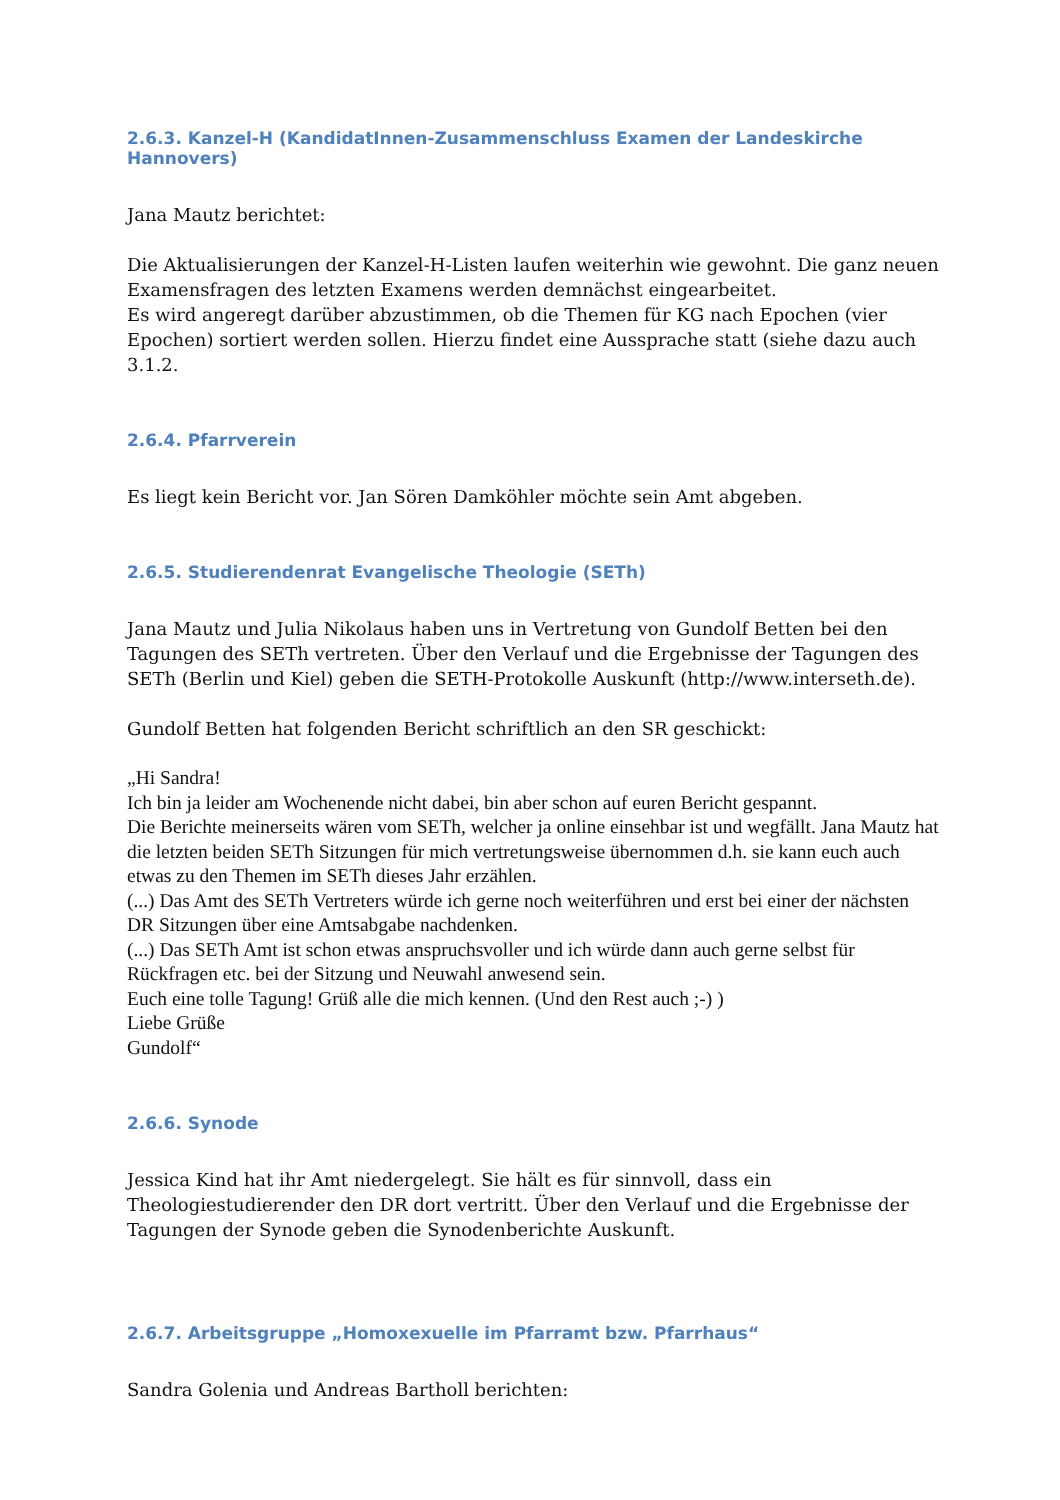2.6.3. Kanzel-H (KandidatInnen-Zusammenschluss Examen der Landeskirche Hannovers)
Jana Mautz berichtet:
Die Aktualisierungen der Kanzel-H-Listen laufen weiterhin wie gewohnt. Die ganz neuen Examensfragen des letzten Examens werden demnächst eingearbeitet.
Es wird angeregt darüber abzustimmen, ob die Themen für KG nach Epochen (vier Epochen) sortiert werden sollen. Hierzu findet eine Aussprache statt (siehe dazu auch 3.1.2.
2.6.4. Pfarrverein
Es liegt kein Bericht vor. Jan Sören Damköhler möchte sein Amt abgeben.
2.6.5. Studierendenrat Evangelische Theologie (SETh)
Jana Mautz und Julia Nikolaus haben uns in Vertretung von Gundolf Betten bei den Tagungen des SETh vertreten. Über den Verlauf und die Ergebnisse der Tagungen des SETh (Berlin und Kiel) geben die SETH-Protokolle Auskunft (http://www.interseth.de).
Gundolf Betten hat folgenden Bericht schriftlich an den SR geschickt:
„Hi Sandra!
Ich bin ja leider am Wochenende nicht dabei, bin aber schon auf euren Bericht gespannt.
Die Berichte meinerseits wären vom SETh, welcher ja online einsehbar ist und wegfällt. Jana Mautz hat die letzten beiden SETh Sitzungen für mich vertretungsweise übernommen d.h. sie kann euch auch etwas zu den Themen im SETh dieses Jahr erzählen.
(...) Das Amt des SETh Vertreters würde ich gerne noch weiterführen und erst bei einer der nächsten DR Sitzungen über eine Amtsabgabe nachdenken.
(...) Das SETh Amt ist schon etwas anspruchsvoller und ich würde dann auch gerne selbst für Rückfragen etc. bei der Sitzung und Neuwahl anwesend sein.
Euch eine tolle Tagung! Grüß alle die mich kennen. (Und den Rest auch ;-) )
Liebe Grüße
Gundolf“
2.6.6. Synode
Jessica Kind hat ihr Amt niedergelegt. Sie hält es für sinnvoll, dass ein Theologiestudierender den DR dort vertritt. Über den Verlauf und die Ergebnisse der Tagungen der Synode geben die Synodenberichte Auskunft.
2.6.7. Arbeitsgruppe „Homoxexuelle im Pfarramt bzw. Pfarrhaus“
Sandra Golenia und Andreas Bartholl berichten: